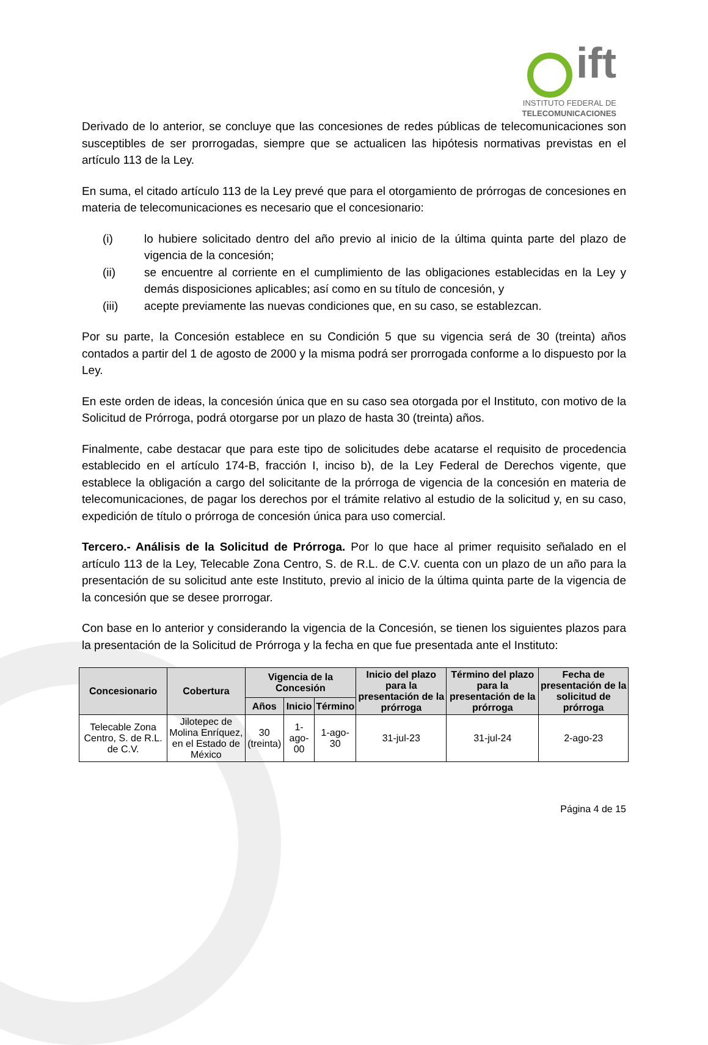ift
INSTITUTO FEDERAL DE
TELECOMUNICACIONES
Derivado de lo anterior, se concluye que las concesiones de redes públicas de telecomunicaciones son susceptibles de ser prorrogadas, siempre que se actualicen las hipótesis normativas previstas en el artículo 113 de la Ley.
En suma, el citado artículo 113 de la Ley prevé que para el otorgamiento de prórrogas de concesiones en materia de telecomunicaciones es necesario que el concesionario:
(i) lo hubiere solicitado dentro del año previo al inicio de la última quinta parte del plazo de vigencia de la concesión;
(ii) se encuentre al corriente en el cumplimiento de las obligaciones establecidas en la Ley y demás disposiciones aplicables; así como en su título de concesión, y
(iii) acepte previamente las nuevas condiciones que, en su caso, se establezcan.
Por su parte, la Concesión establece en su Condición 5 que su vigencia será de 30 (treinta) años contados a partir del 1 de agosto de 2000 y la misma podrá ser prorrogada conforme a lo dispuesto por la Ley.
En este orden de ideas, la concesión única que en su caso sea otorgada por el Instituto, con motivo de la Solicitud de Prórroga, podrá otorgarse por un plazo de hasta 30 (treinta) años.
Finalmente, cabe destacar que para este tipo de solicitudes debe acatarse el requisito de procedencia establecido en el artículo 174-B, fracción I, inciso b), de la Ley Federal de Derechos vigente, que establece la obligación a cargo del solicitante de la prórroga de vigencia de la concesión en materia de telecomunicaciones, de pagar los derechos por el trámite relativo al estudio de la solicitud y, en su caso, expedición de título o prórroga de concesión única para uso comercial.
Tercero.- Análisis de la Solicitud de Prórroga. Por lo que hace al primer requisito señalado en el artículo 113 de la Ley, Telecable Zona Centro, S. de R.L. de C.V. cuenta con un plazo de un año para la presentación de su solicitud ante este Instituto, previo al inicio de la última quinta parte de la vigencia de la concesión que se desee prorrogar.
Con base en lo anterior y considerando la vigencia de la Concesión, se tienen los siguientes plazos para la presentación de la Solicitud de Prórroga y la fecha en que fue presentada ante el Instituto:
| Concesionario | Cobertura | Vigencia de la Concesión | | | Inicio del plazo para la presentación de la prórroga | Término del plazo para la presentación de la prórroga | Fecha de presentación de la solicitud de prórroga |
| --- | --- | --- | --- | --- | --- | --- | --- |
| | | Años | Inicio | Término | | | |
| Telecable Zona Centro, S. de R.L. de C.V. | Jilotepec de Molina Enríquez, en el Estado de México | 30 (treinta) | 1-ago-00 | 1-ago-30 | 31-jul-23 | 31-jul-24 | 2-ago-23 |
Página 4 de 15